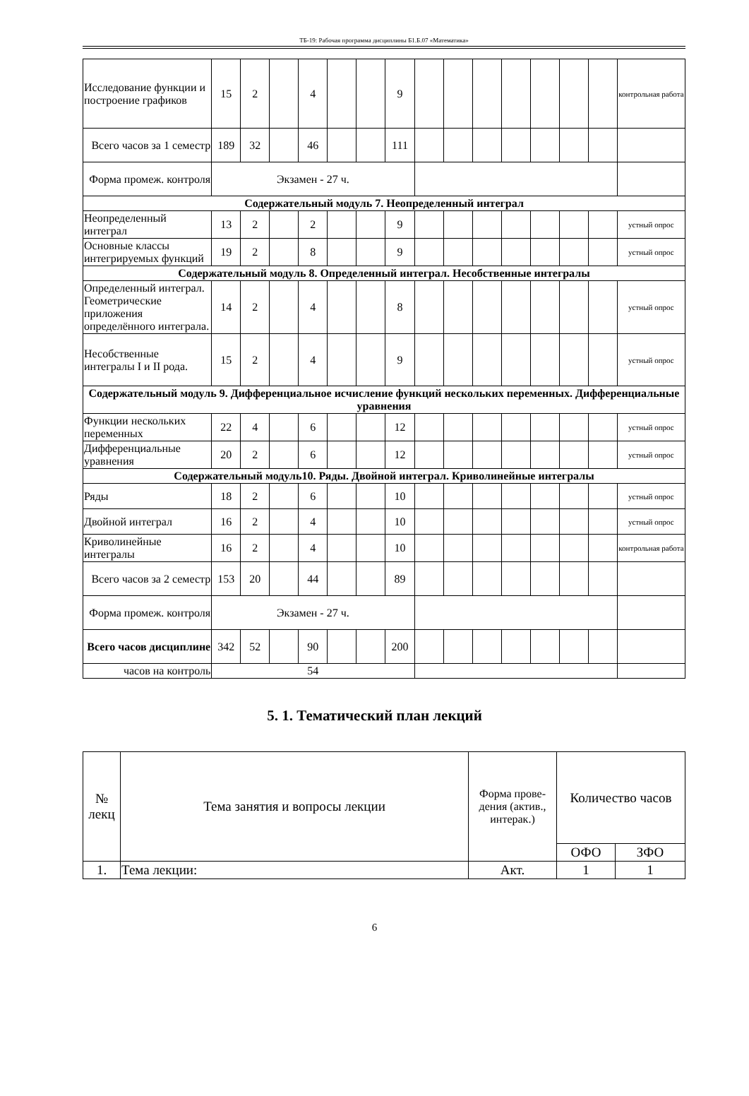ТБ-19: Рабочая программа дисциплины Б1.Б.07 «Математика»
| Исследование функции и построение графиков | 15 | 2 | | 4 | | | 9 | | | | | | | | контрольная работа |
| Всего часов за 1 семестр | 189 | 32 | | 46 | | | 111 | | | | | | | | |
| Форма промеж. контроля | Экзамен - 27 ч. | | | | | | | | | | | | | | |
| Содержательный модуль 7. Неопределенный интеграл | | | | | | | | | | | | | | | |
| Неопределенный интеграл | 13 | 2 | | 2 | | | 9 | | | | | | | | устный опрос |
| Основные классы интегрируемых функций | 19 | 2 | | 8 | | | 9 | | | | | | | | устный опрос |
| Содержательный модуль 8. Определенный интеграл. Несобственные интегралы | | | | | | | | | | | | | | | |
| Определенный интеграл. Геометрические приложения определённого интеграла. | 14 | 2 | | 4 | | | 8 | | | | | | | | устный опрос |
| Несобственные интегралы I и II рода. | 15 | 2 | | 4 | | | 9 | | | | | | | | устный опрос |
| Содержательный модуль 9. Дифференциальное исчисление функций нескольких переменных. Дифференциальные уравнения | | | | | | | | | | | | | | | |
| Функции нескольких переменных | 22 | 4 | | 6 | | | 12 | | | | | | | | устный опрос |
| Дифференциальные уравнения | 20 | 2 | | 6 | | | 12 | | | | | | | | устный опрос |
| Содержательный модуль10. Ряды. Двойной интеграл. Криволинейные интегралы | | | | | | | | | | | | | | | |
| Ряды | 18 | 2 | | 6 | | | 10 | | | | | | | | устный опрос |
| Двойной интеграл | 16 | 2 | | 4 | | | 10 | | | | | | | | устный опрос |
| Криволинейные интегралы | 16 | 2 | | 4 | | | 10 | | | | | | | | контрольная работа |
| Всего часов за 2 семестр | 153 | 20 | | 44 | | | 89 | | | | | | | | |
| Форма промеж. контроля | Экзамен - 27 ч. | | | | | | | | | | | | | | |
| Всего часов дисциплине | 342 | 52 | | 90 | | | 200 | | | | | | | | |
| часов на контроль | 54 | | | | | | | | | | | | | | |
5. 1. Тематический план лекций
| № лекц | Тема занятия и вопросы лекции | Форма прове-дения (актив., интерак.) | Количество часов | |
| --- | --- | --- | --- | --- |
| | | | ОФО | ЗФО |
| 1. | Тема лекции: | Акт. | 1 | 1 |
6